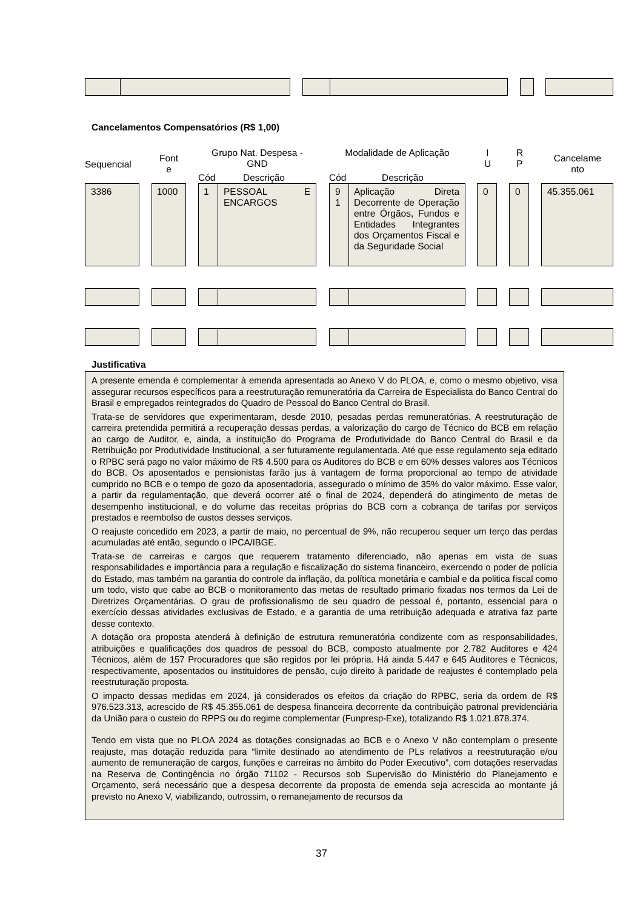Cancelamentos Compensatórios (R$ 1,00)
Sequencial
Font
e
Grupo Nat. Despesa -
GND
Modalidade de Aplicação
I
U
R
P
Cancelame
nto
Cód Descrição Cód Descrição
3386 1000 1
PESSOAL E ENCARGOS
9
1
Aplicação Direta Decorrente de Operação entre Órgãos, Fundos e Entidades Integrantes dos Orçamentos Fiscal e da Seguridade Social
0 0 45.355.061
Justificativa
A presente emenda é complementar à emenda apresentada ao Anexo V do PLOA, e, como o mesmo objetivo, visa assegurar recursos específicos para a reestruturação remuneratória da Carreira de Especialista do Banco Central do Brasil e empregados reintegrados do Quadro de Pessoal do Banco Central do Brasil.
Trata-se de servidores que experimentaram, desde 2010, pesadas perdas remuneratórias. A reestruturação de carreira pretendida permitirá a recuperação dessas perdas, a valorização do cargo de Técnico do BCB em relação ao cargo de Auditor, e, ainda, a instituição do Programa de Produtividade do Banco Central do Brasil e da Retribuição por Produtividade Institucional, a ser futuramente regulamentada. Até que esse regulamento seja editado o RPBC será pago no valor máximo de R$ 4.500 para os Auditores do BCB e em 60% desses valores aos Técnicos do BCB. Os aposentados e pensionistas farão jus à vantagem de forma proporcional ao tempo de atividade cumprido no BCB e o tempo de gozo da aposentadoria, assegurado o mínimo de 35% do valor máximo. Esse valor, a partir da regulamentação, que deverá ocorrer até o final de 2024, dependerá do atingimento de metas de desempenho institucional, e do volume das receitas próprias do BCB com a cobrança de tarifas por serviços prestados e reembolso de custos desses serviços.
O reajuste concedido em 2023, a partir de maio, no percentual de 9%, não recuperou sequer um terço das perdas acumuladas até então, segundo o IPCA/IBGE.
Trata-se de carreiras e cargos que requerem tratamento diferenciado, não apenas em vista de suas responsabilidades e importância para a regulação e fiscalização do sistema financeiro, exercendo o poder de polícia do Estado, mas também na garantia do controle da inflação, da política monetária e cambial e da politica fiscal como um todo, visto que cabe ao BCB o monitoramento das metas de resultado primario fixadas nos termos da Lei de Diretrizes Orçamentárias. O grau de profissionalismo de seu quadro de pessoal é, portanto, essencial para o exercício dessas atividades exclusivas de Estado, e a garantia de uma retribuição adequada e atrativa faz parte desse contexto.
A dotação ora proposta atenderá à definição de estrutura remuneratória condizente com as responsabilidades, atribuições e qualificações dos quadros de pessoal do BCB, composto atualmente por 2.782 Auditores e 424 Técnicos, além de 157 Procuradores que são regidos por lei própria. Há ainda 5.447 e 645 Auditores e Técnicos, respectivamente, aposentados ou instituidores de pensão, cujo direito à paridade de reajustes é contemplado pela reestruturação proposta.
O impacto dessas medidas em 2024, já considerados os efeitos da criação do RPBC, seria da ordem de R$ 976.523.313, acrescido de R$ 45.355.061 de despesa financeira decorrente da contribuição patronal previdenciária da União para o custeio do RPPS ou do regime complementar (Funpresp-Exe), totalizando R$ 1.021.878.374.
Tendo em vista que no PLOA 2024 as dotações consignadas ao BCB e o Anexo V não contemplam o presente reajuste, mas dotação reduzida para “limite destinado ao atendimento de PLs relativos a reestruturação e/ou aumento de remuneração de cargos, funções e carreiras no âmbito do Poder Executivo”, com dotações reservadas na Reserva de Contingência no órgão 71102 - Recursos sob Supervisão do Ministério do Planejamento e Orçamento, será necessário que a despesa decorrente da proposta de emenda seja acrescida ao montante já previsto no Anexo V, viabilizando, outrossim, o remanejamento de recursos da
37